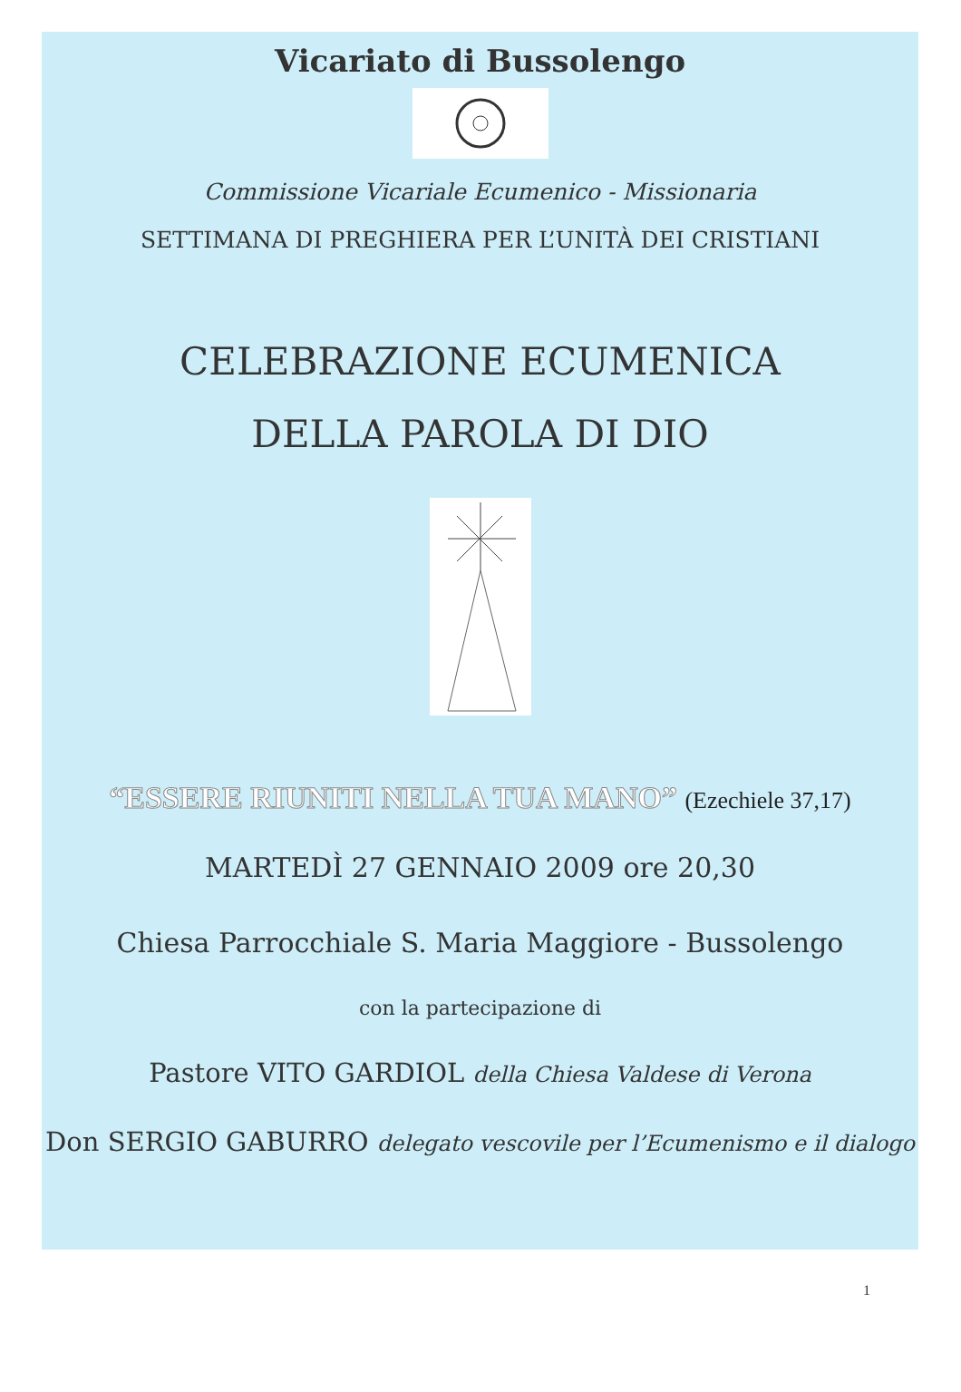Vicariato di Bussolengo
Commissione Vicariale Ecumenico - Missionaria
SETTIMANA DI PREGHIERA PER L’UNITÀ DEI CRISTIANI
CELEBRAZIONE ECUMENICA
DELLA PAROLA DI DIO
“ESSERE RIUNITI NELLA TUA MANO” (Ezechiele 37,17)
MARTEDÌ 27 GENNAIO 2009 ore 20,30
Chiesa Parrocchiale S. Maria Maggiore - Bussolengo
con la partecipazione di
Pastore VITO GARDIOL della Chiesa Valdese di Verona
Don SERGIO GABURRO delegato vescovile per l’Ecumenismo e il dialogo
1